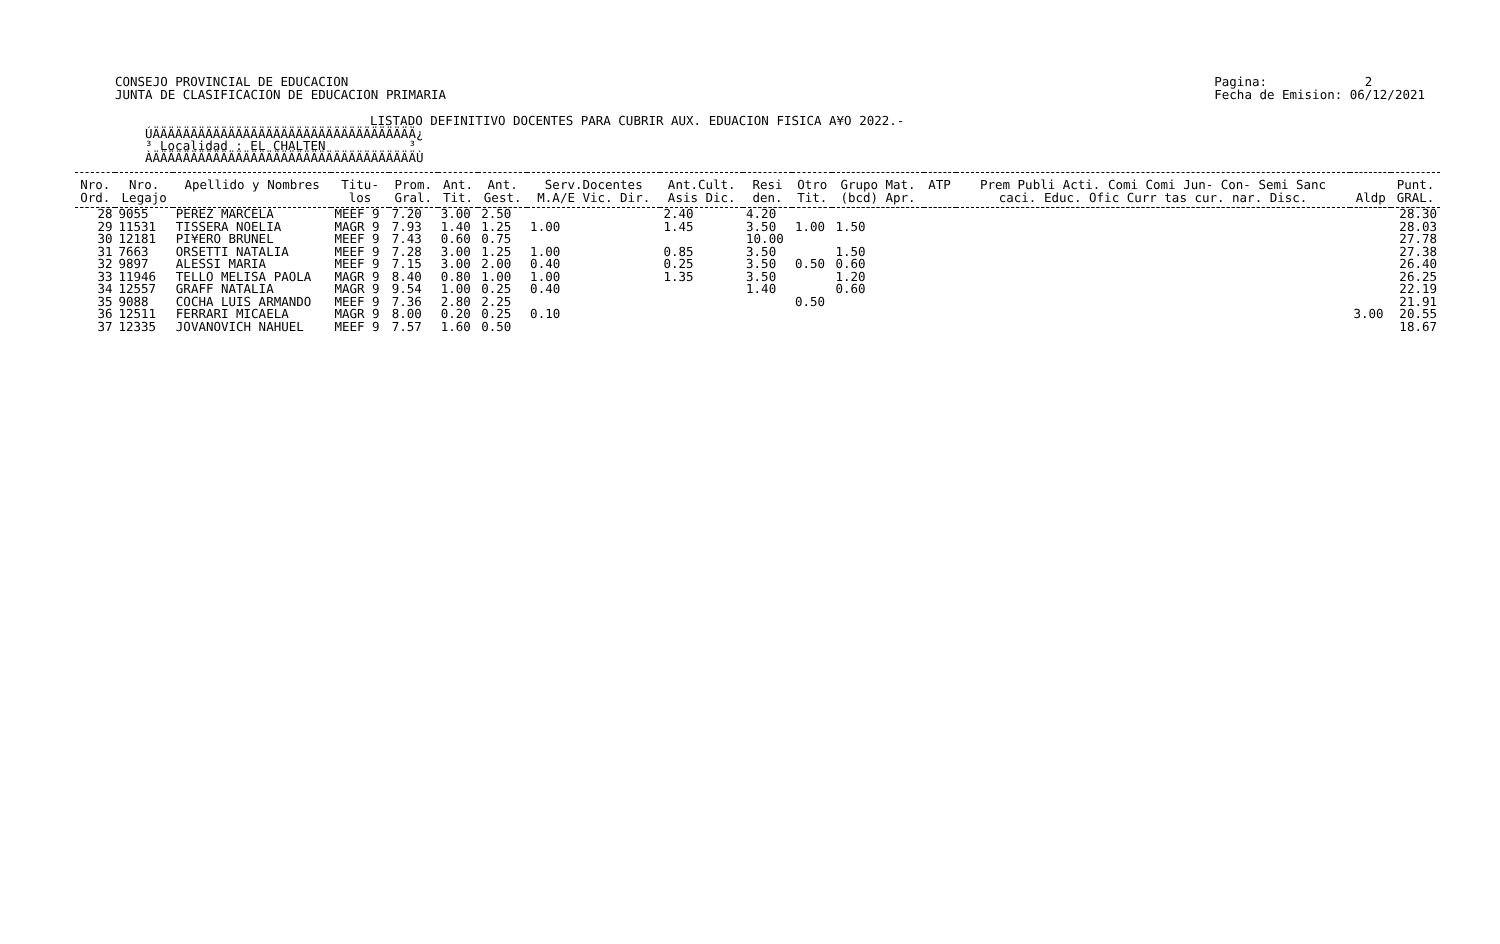CONSEJO PROVINCIAL DE EDUCACION
JUNTA DE CLASIFICACION DE EDUCACION PRIMARIA
Pagina: 2
Fecha de Emision: 06/12/2021
LISTADO DEFINITIVO DOCENTES PARA CUBRIR AUX. EDUACION FISICA A¥O 2022.-
ÚÄÄÄÄÄÄÄÄÄÄÄÄÄÄÄÄÄÄÄÄÄÄÄÄÄÄÄÄÄÄÄÄÄÄÄ¿
³ Localidad : EL CHALTEN           ³
ÀÄÄÄÄÄÄÄÄÄÄÄÄÄÄÄÄÄÄÄÄÄÄÄÄÄÄÄÄÄÄÄÄÄÄÄÙ
| Nro. | Nro. | Apellido y Nombres | Titu- | Prom. | Ant. | Ant. | Serv.Docentes | Ant.Cult. | Resi | Otro | Grupo Mat. | ATP | Prem Publi Acti. Comi Comi Jun- Con- Semi Sanc | | Punt. |
| --- | --- | --- | --- | --- | --- | --- | --- | --- | --- | --- | --- | --- | --- | --- | --- |
| Ord. | Legajo | | los | Gral. | Tit. | Gest. | M.A/E Vic. Dir. | Asis Dic. | den. | Tit. | (bcd) Apr. | | caci. Educ. Ofic Curr tas cur. nar. Disc. | Aldp | GRAL. |
| 28 | 9055 | PEREZ MARCELA | MEEF 9 | 7.20 | 3.00 | 2.50 | | 2.40 | 4.20 | | | | | | 28.30 |
| 29 | 11531 | TISSERA NOELIA | MAGR 9 | 7.93 | 1.40 | 1.25 | 1.00 | 1.45 | 3.50 | 1.00 | 1.50 | | | | 28.03 |
| 30 | 12181 | PI¥ERO BRUNEL | MEEF 9 | 7.43 | 0.60 | 0.75 | | | 10.00 | | | | | | 27.78 |
| 31 | 7663 | ORSETTI NATALIA | MEEF 9 | 7.28 | 3.00 | 1.25 | 1.00 | 0.85 | 3.50 | | 1.50 | | | | 27.38 |
| 32 | 9897 | ALESSI MARIA | MEEF 9 | 7.15 | 3.00 | 2.00 | 0.40 | 0.25 | 3.50 | 0.50 | 0.60 | | | | 26.40 |
| 33 | 11946 | TELLO MELISA PAOLA | MAGR 9 | 8.40 | 0.80 | 1.00 | 1.00 | 1.35 | 3.50 | | 1.20 | | | | 26.25 |
| 34 | 12557 | GRAFF NATALIA | MAGR 9 | 9.54 | 1.00 | 0.25 | 0.40 | | 1.40 | | 0.60 | | | | 22.19 |
| 35 | 9088 | COCHA LUIS ARMANDO | MEEF 9 | 7.36 | 2.80 | 2.25 | | | | 0.50 | | | | | 21.91 |
| 36 | 12511 | FERRARI MICAELA | MAGR 9 | 8.00 | 0.20 | 0.25 | 0.10 | | | | | | | 3.00 | 20.55 |
| 37 | 12335 | JOVANOVICH NAHUEL | MEEF 9 | 7.57 | 1.60 | 0.50 | | | | | | | | | 18.67 |